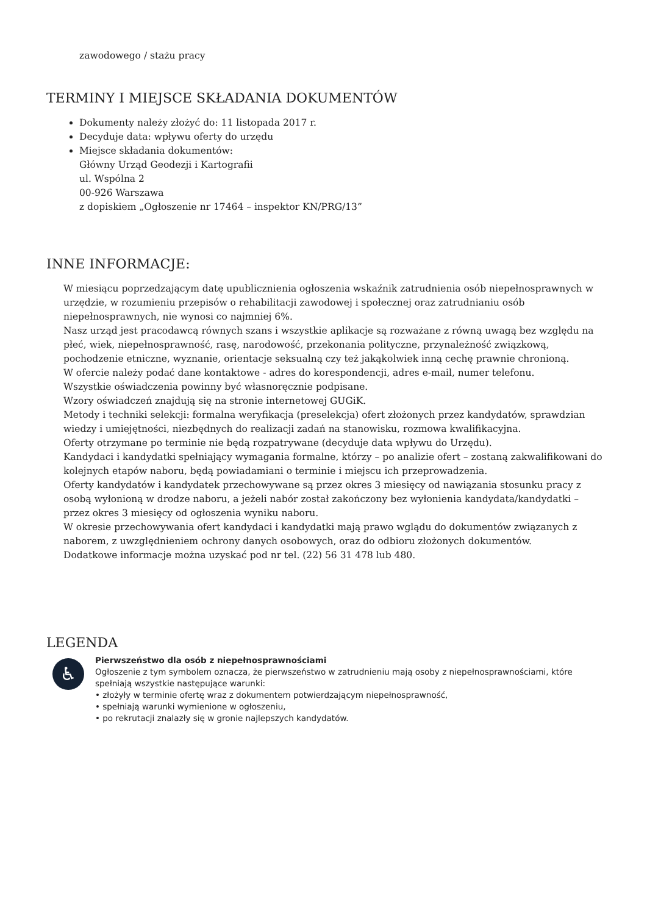zawodowego / stażu pracy
TERMINY I MIEJSCE SKŁADANIA DOKUMENTÓW
Dokumenty należy złożyć do: 11 listopada 2017 r.
Decyduje data: wpływu oferty do urzędu
Miejsce składania dokumentów:
Główny Urząd Geodezji i Kartografii
ul. Wspólna 2
00-926 Warszawa
z dopiskiem „Ogłoszenie nr 17464 – inspektor KN/PRG/13”
INNE INFORMACJE:
W miesiącu poprzedzającym datę upublicznienia ogłoszenia wskaźnik zatrudnienia osób niepełnosprawnych w urzędzie, w rozumieniu przepisów o rehabilitacji zawodowej i społecznej oraz zatrudnianiu osób niepełnosprawnych, nie wynosi co najmniej 6%.
Nasz urząd jest pracodawcą równych szans i wszystkie aplikacje są rozważane z równą uwagą bez względu na płeć, wiek, niepełnosprawność, rasę, narodowość, przekonania polityczne, przynależność związkową, pochodzenie etniczne, wyznanie, orientacje seksualną czy też jakąkolwiek inną cechę prawnie chronioną.
W ofercie należy podać dane kontaktowe - adres do korespondencji, adres e-mail, numer telefonu.
Wszystkie oświadczenia powinny być własnoręcznie podpisane.
Wzory oświadczeń znajdują się na stronie internetowej GUGiK.
Metody i techniki selekcji: formalna weryfikacja (preselekcja) ofert złożonych przez kandydatów, sprawdzian wiedzy i umiejętności, niezbędnych do realizacji zadań na stanowisku, rozmowa kwalifikacyjna.
Oferty otrzymane po terminie nie będą rozpatrywane (decyduje data wpływu do Urzędu).
Kandydaci i kandydatki spełniający wymagania formalne, którzy – po analizie ofert – zostaną zakwalifikowani do kolejnych etapów naboru, będą powiadamiani o terminie i miejscu ich przeprowadzenia.
Oferty kandydatów i kandydatek przechowywane są przez okres 3 miesięcy od nawiązania stosunku pracy z osobą wyłonioną w drodze naboru, a jeżeli nabór został zakończony bez wyłonienia kandydata/kandydatki – przez okres 3 miesięcy od ogłoszenia wyniku naboru.
W okresie przechowywania ofert kandydaci i kandydatki mają prawo wglądu do dokumentów związanych z naborem, z uwzględnieniem ochrony danych osobowych, oraz do odbioru złożonych dokumentów.
Dodatkowe informacje można uzyskać pod nr tel. (22) 56 31 478 lub 480.
LEGENDA
♿
Pierwszeństwo dla osób z niepełnosprawnościami
Ogłoszenie z tym symbolem oznacza, że pierwszeństwo w zatrudnieniu mają osoby z niepełnosprawnościami, które spełniają wszystkie następujące warunki:
• złożyły w terminie ofertę wraz z dokumentem potwierdzającym niepełnosprawność,
• spełniają warunki wymienione w ogłoszeniu,
• po rekrutacji znalazły się w gronie najlepszych kandydatów.